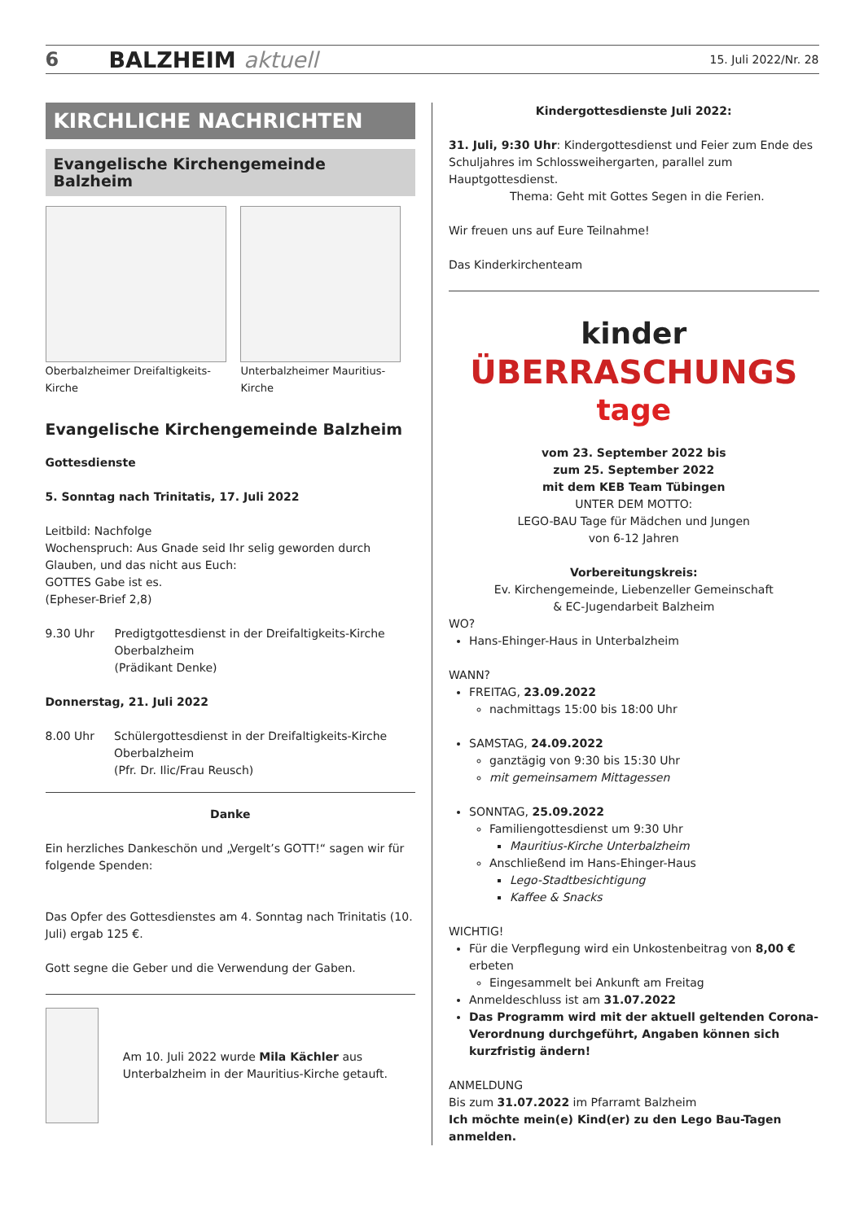6 BALZHEIM aktuell 15. Juli 2022/Nr. 28
KIRCHLICHE NACHRICHTEN
Evangelische Kirchengemeinde Balzheim
Oberbalzheimer Dreifaltigkeits-Kirche
Unterbalzheimer Mauritius-Kirche
Evangelische Kirchengemeinde Balzheim
Gottesdienste
5. Sonntag nach Trinitatis, 17. Juli 2022
Leitbild: Nachfolge
Wochenspruch: Aus Gnade seid Ihr selig geworden durch Glauben, und das nicht aus Euch:
GOTTES Gabe ist es.
(Epheser-Brief 2,8)
9.30 Uhr Predigtgottesdienst in der Dreifaltigkeits-Kirche Oberbalzheim
(Prädikant Denke)
Donnerstag, 21. Juli 2022
8.00 Uhr Schülergottesdienst in der Dreifaltigkeits-Kirche Oberbalzheim
(Pfr. Dr. Ilic/Frau Reusch)
Danke
Ein herzliches Dankeschön und „Vergelt’s GOTT!“ sagen wir für folgende Spenden:
Das Opfer des Gottesdienstes am 4. Sonntag nach Trinitatis (10. Juli) ergab 125 €.
Gott segne die Geber und die Verwendung der Gaben.
Am 10. Juli 2022 wurde Mila Kächler aus Unterbalzheim in der Mauritius-Kirche getauft.
Kindergottesdienste Juli 2022:
31. Juli, 9:30 Uhr: Kindergottesdienst und Feier zum Ende des Schuljahres im Schlossweihergarten, parallel zum Hauptgottesdienst.
Thema: Geht mit Gottes Segen in die Ferien.
Wir freuen uns auf Eure Teilnahme!
Das Kinderkirchenteam
kinder
ÜBERRASCHUNGS
tage
vom 23. September 2022 bis
zum 25. September 2022
mit dem KEB Team Tübingen
UNTER DEM MOTTO:
LEGO-BAU Tage für Mädchen und Jungen
von 6-12 Jahren
Vorbereitungskreis:
Ev. Kirchengemeinde, Liebenzeller Gemeinschaft
& EC-Jugendarbeit Balzheim
WO?
Hans-Ehinger-Haus in Unterbalzheim
WANN?
FREITAG, 23.09.2022
nachmittags 15:00 bis 18:00 Uhr
SAMSTAG, 24.09.2022
ganztägig von 9:30 bis 15:30 Uhr
mit gemeinsamem Mittagessen
SONNTAG, 25.09.2022
Familiengottesdienst um 9:30 Uhr
Mauritius-Kirche Unterbalzheim
Anschließend im Hans-Ehinger-Haus
Lego-Stadtbesichtigung
Kaffee & Snacks
WICHTIG!
Für die Verpflegung wird ein Unkostenbeitrag von 8,00 € erbeten
Eingesammelt bei Ankunft am Freitag
Anmeldeschluss ist am 31.07.2022
Das Programm wird mit der aktuell geltenden Corona-Verordnung durchgeführt, Angaben können sich kurzfristig ändern!
ANMELDUNG
Bis zum 31.07.2022 im Pfarramt Balzheim
Ich möchte mein(e) Kind(er) zu den Lego Bau-Tagen anmelden.